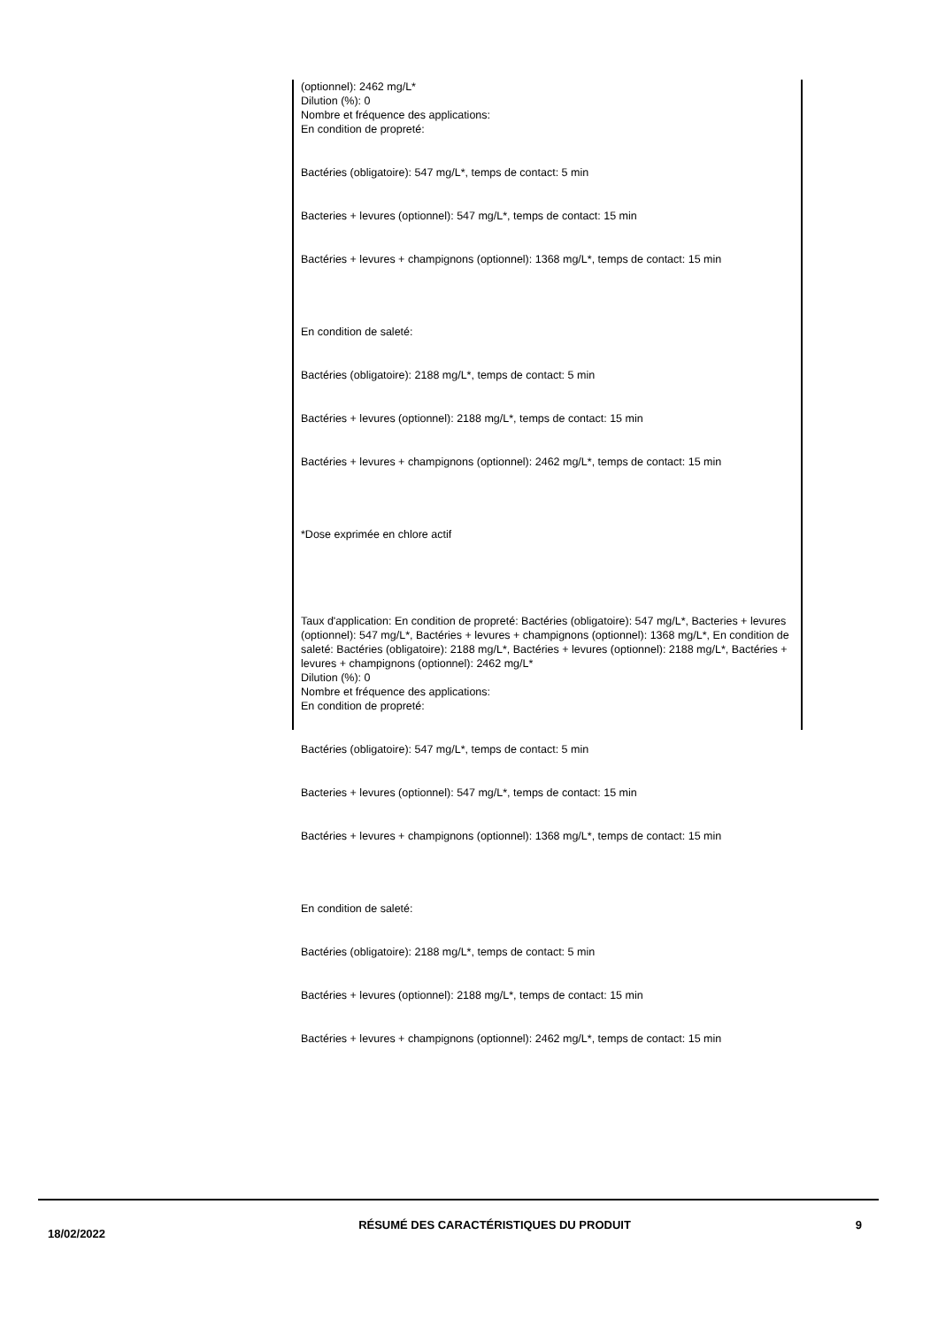(optionnel): 2462 mg/L*
Dilution (%): 0
Nombre et fréquence des applications:
En condition de propreté:
Bactéries (obligatoire): 547 mg/L*, temps de contact: 5 min
Bacteries + levures (optionnel): 547 mg/L*, temps de contact: 15 min
Bactéries + levures + champignons (optionnel): 1368 mg/L*, temps de contact: 15 min
En condition de saleté:
Bactéries (obligatoire): 2188 mg/L*, temps de contact: 5 min
Bactéries + levures (optionnel): 2188 mg/L*, temps de contact: 15 min
Bactéries + levures + champignons (optionnel): 2462 mg/L*, temps de contact: 15 min
*Dose exprimée en chlore actif
Taux d'application: En condition de propreté: Bactéries (obligatoire): 547 mg/L*, Bacteries + levures (optionnel): 547 mg/L*, Bactéries + levures + champignons (optionnel): 1368 mg/L*, En condition de saleté: Bactéries (obligatoire): 2188 mg/L*, Bactéries + levures (optionnel): 2188 mg/L*, Bactéries + levures + champignons (optionnel): 2462 mg/L*
Dilution (%): 0
Nombre et fréquence des applications:
En condition de propreté:
Bactéries (obligatoire): 547 mg/L*, temps de contact: 5 min
Bacteries + levures (optionnel): 547 mg/L*, temps de contact: 15 min
Bactéries + levures + champignons (optionnel): 1368 mg/L*, temps de contact: 15 min
En condition de saleté:
Bactéries (obligatoire): 2188 mg/L*, temps de contact: 5 min
Bactéries + levures (optionnel): 2188 mg/L*, temps de contact: 15 min
Bactéries + levures + champignons (optionnel): 2462 mg/L*, temps de contact: 15 min
18/02/2022
RÉSUMÉ DES CARACTÉRISTIQUES DU PRODUIT 9